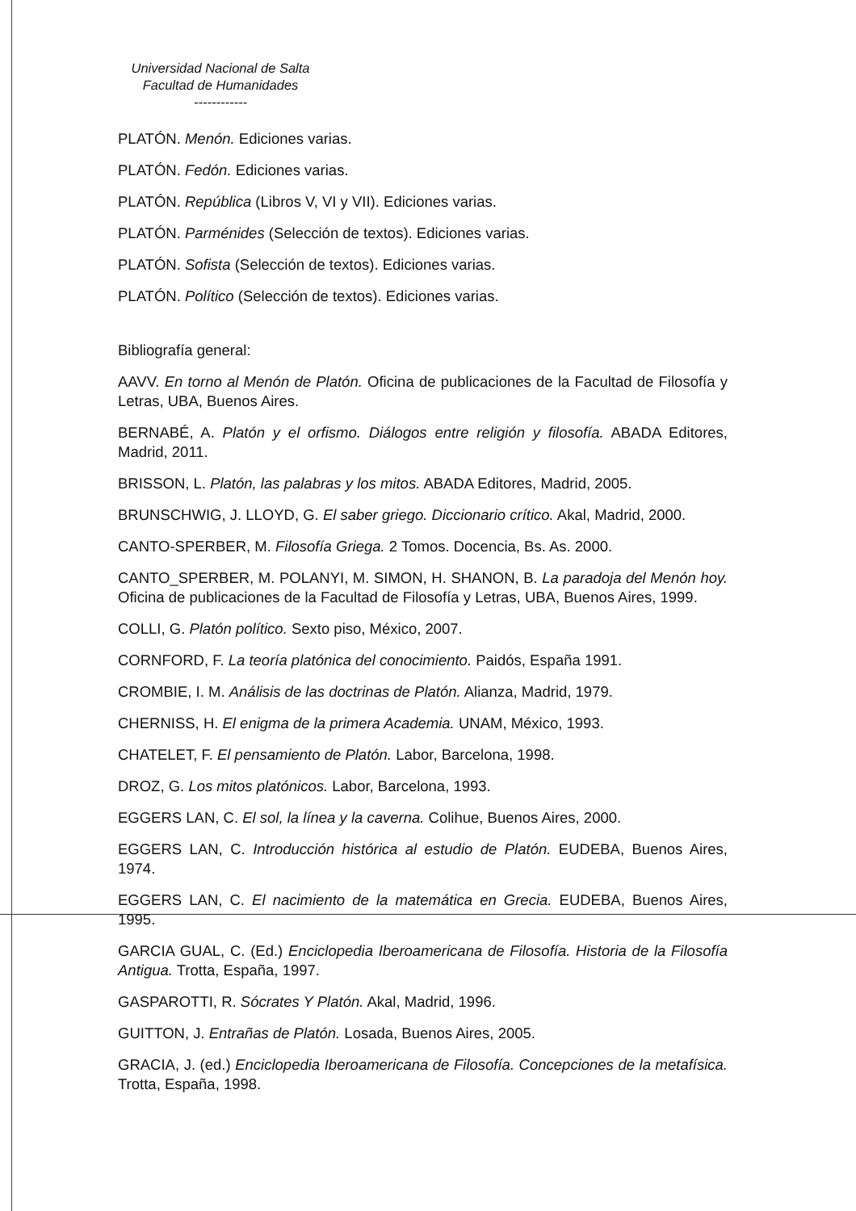Universidad Nacional de Salta
Facultad de Humanidades
------------
PLATÓN. Menón. Ediciones varias.
PLATÓN. Fedón. Ediciones varias.
PLATÓN. República (Libros V, VI y VII). Ediciones varias.
PLATÓN. Parménides (Selección de textos). Ediciones varias.
PLATÓN. Sofista (Selección de textos). Ediciones varias.
PLATÓN. Político (Selección de textos). Ediciones varias.
Bibliografía general:
AAVV. En torno al Menón de Platón. Oficina de publicaciones de la Facultad de Filosofía y Letras, UBA, Buenos Aires.
BERNABÉ, A. Platón y el orfismo. Diálogos entre religión y filosofía. ABADA Editores, Madrid, 2011.
BRISSON, L. Platón, las palabras y los mitos. ABADA Editores, Madrid, 2005.
BRUNSCHWIG, J. LLOYD, G. El saber griego. Diccionario crítico. Akal, Madrid, 2000.
CANTO-SPERBER, M. Filosofía Griega. 2 Tomos. Docencia, Bs. As. 2000.
CANTO_SPERBER, M. POLANYI, M. SIMON, H. SHANON, B. La paradoja del Menón hoy. Oficina de publicaciones de la Facultad de Filosofía y Letras, UBA, Buenos Aires, 1999.
COLLI, G. Platón político. Sexto piso, México, 2007.
CORNFORD, F. La teoría platónica del conocimiento. Paidós, España 1991.
CROMBIE, I. M. Análisis de las doctrinas de Platón. Alianza, Madrid, 1979.
CHERNISS, H. El enigma de la primera Academia. UNAM, México, 1993.
CHATELET, F. El pensamiento de Platón. Labor, Barcelona, 1998.
DROZ, G. Los mitos platónicos. Labor, Barcelona, 1993.
EGGERS LAN, C. El sol, la línea y la caverna. Colihue, Buenos Aires, 2000.
EGGERS LAN, C. Introducción histórica al estudio de Platón. EUDEBA, Buenos Aires, 1974.
EGGERS LAN, C. El nacimiento de la matemática en Grecia. EUDEBA, Buenos Aires, 1995.
GARCIA GUAL, C. (Ed.) Enciclopedia Iberoamericana de Filosofía. Historia de la Filosofía Antigua. Trotta, España, 1997.
GASPAROTTI, R. Sócrates Y Platón. Akal, Madrid, 1996.
GUITTON, J. Entrañas de Platón. Losada, Buenos Aires, 2005.
GRACIA, J. (ed.) Enciclopedia Iberoamericana de Filosofía. Concepciones de la metafísica. Trotta, España, 1998.